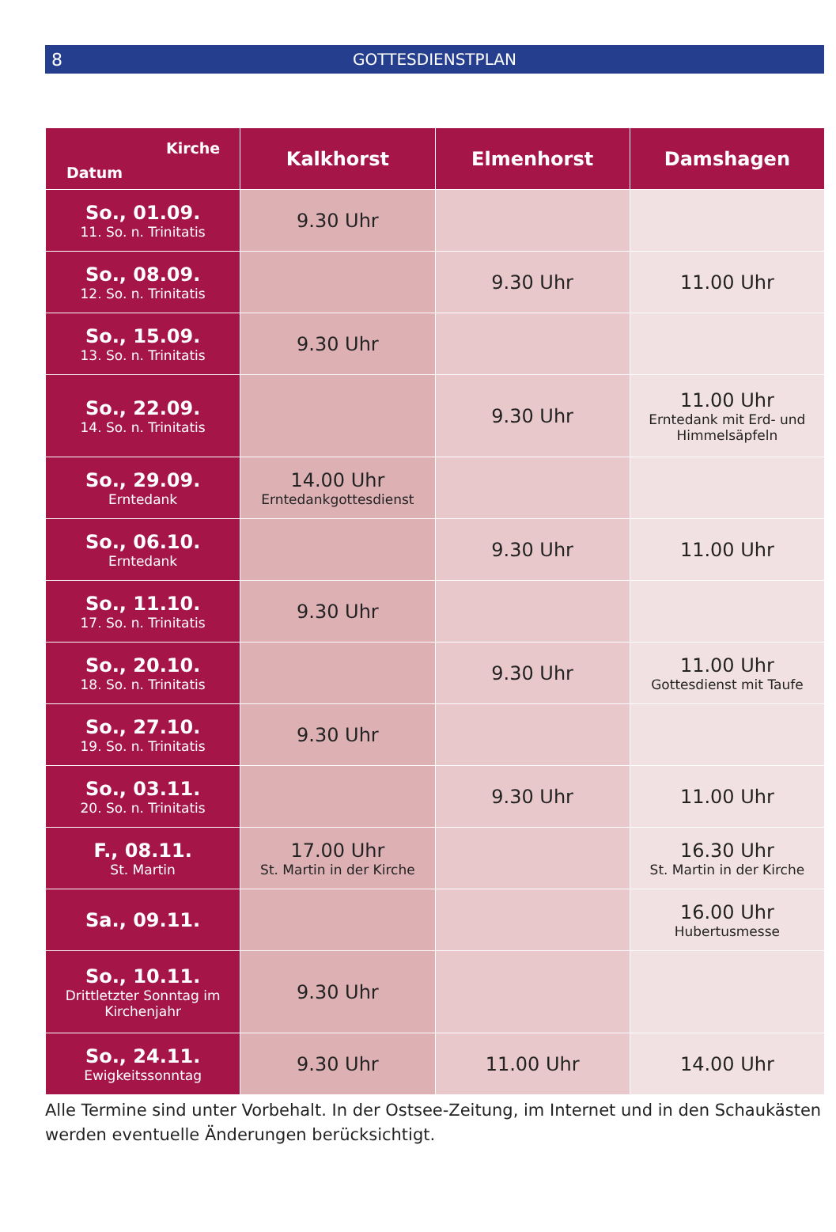8 GOTTESDIENSTPLAN
| Kirche Datum | Kalkhorst | Elmenhorst | Damshagen |
| --- | --- | --- | --- |
| So., 01.09. 11. So. n. Trinitatis | 9.30 Uhr | | |
| So., 08.09. 12. So. n. Trinitatis | | 9.30 Uhr | 11.00 Uhr |
| So., 15.09. 13. So. n. Trinitatis | 9.30 Uhr | | |
| So., 22.09. 14. So. n. Trinitatis | | 9.30 Uhr | 11.00 Uhr Erntedank mit Erd- und Himmelsäpfeln |
| So., 29.09. Erntedank | 14.00 Uhr Erntedankgottesdienst | | |
| So., 06.10. Erntedank | | 9.30 Uhr | 11.00 Uhr |
| So., 11.10. 17. So. n. Trinitatis | 9.30 Uhr | | |
| So., 20.10. 18. So. n. Trinitatis | | 9.30 Uhr | 11.00 Uhr Gottesdienst mit Taufe |
| So., 27.10. 19. So. n. Trinitatis | 9.30 Uhr | | |
| So., 03.11. 20. So. n. Trinitatis | | 9.30 Uhr | 11.00 Uhr |
| F., 08.11. St. Martin | 17.00 Uhr St. Martin in der Kirche | | 16.30 Uhr St. Martin in der Kirche |
| Sa., 09.11. | | | 16.00 Uhr Hubertusmesse |
| So., 10.11. Drittletzter Sonntag im Kirchenjahr | 9.30 Uhr | | |
| So., 24.11. Ewigkeitssonntag | 9.30 Uhr | 11.00 Uhr | 14.00 Uhr |
Alle Termine sind unter Vorbehalt. In der Ostsee-Zeitung, im Internet und in den Schaukästen werden eventuelle Änderungen berücksichtigt.